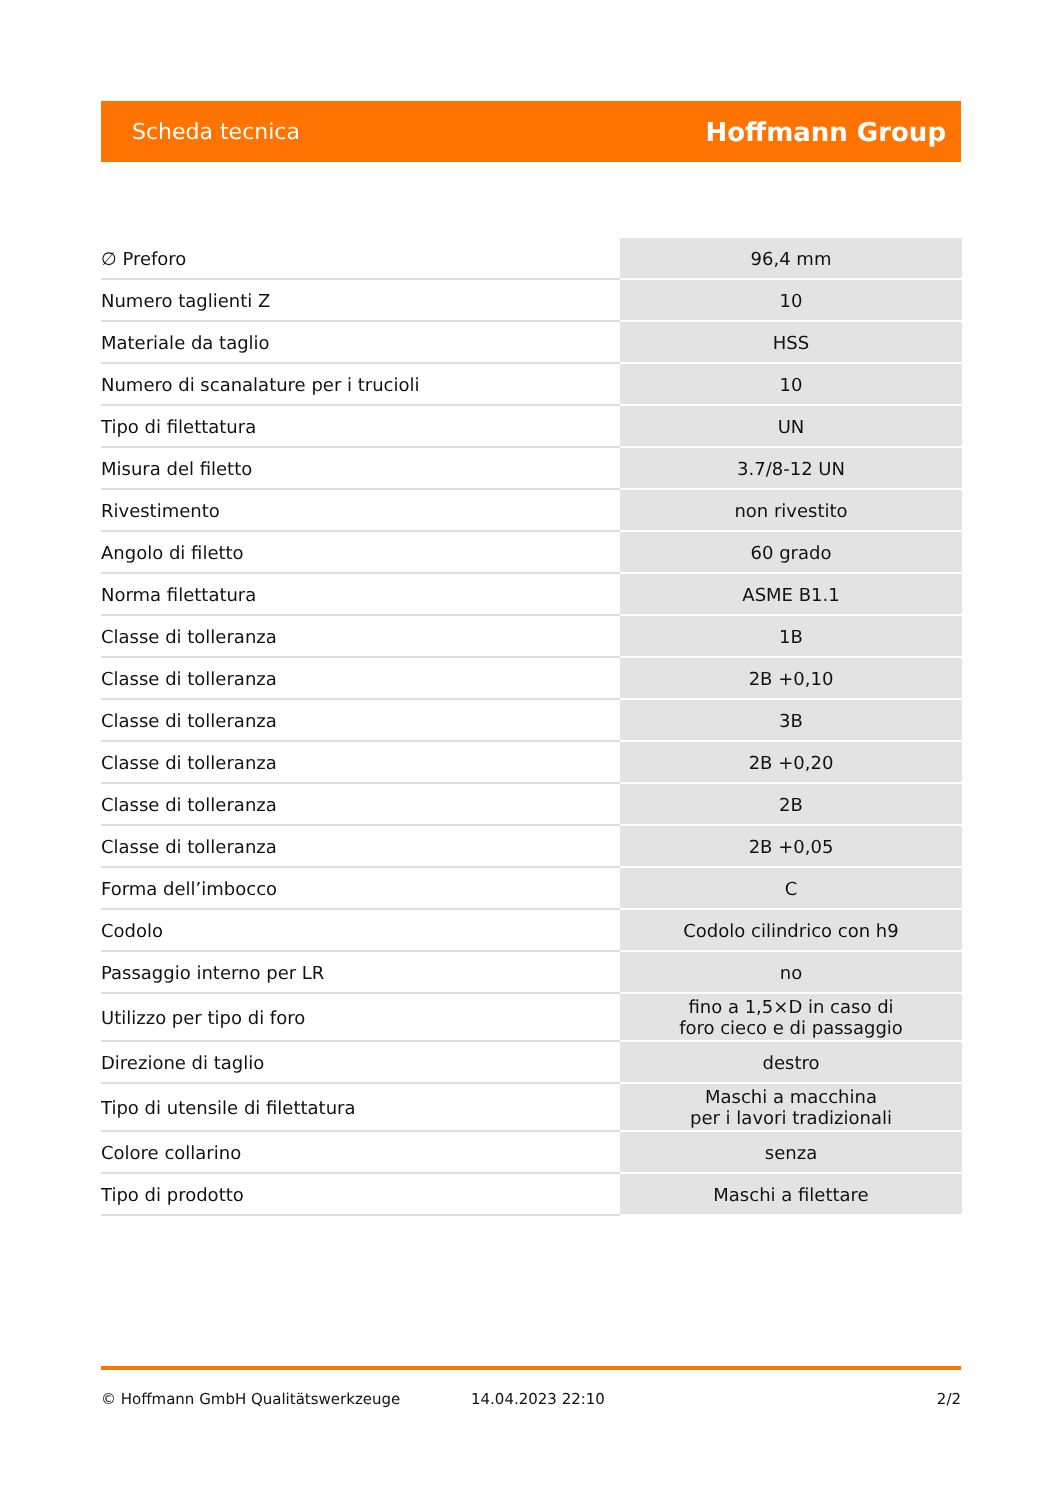Scheda tecnica Hoffmann Group
| ∅ Preforo | 96,4 mm |
| Numero taglienti Z | 10 |
| Materiale da taglio | HSS |
| Numero di scanalature per i trucioli | 10 |
| Tipo di filettatura | UN |
| Misura del filetto | 3.7/8-12 UN |
| Rivestimento | non rivestito |
| Angolo di filetto | 60 grado |
| Norma filettatura | ASME B1.1 |
| Classe di tolleranza | 1B |
| Classe di tolleranza | 2B +0,10 |
| Classe di tolleranza | 3B |
| Classe di tolleranza | 2B +0,20 |
| Classe di tolleranza | 2B |
| Classe di tolleranza | 2B +0,05 |
| Forma dell’imbocco | C |
| Codolo | Codolo cilindrico con h9 |
| Passaggio interno per LR | no |
| Utilizzo per tipo di foro | fino a 1,5×D in caso di foro cieco e di passaggio |
| Direzione di taglio | destro |
| Tipo di utensile di filettatura | Maschi a macchina per i lavori tradizionali |
| Colore collarino | senza |
| Tipo di prodotto | Maschi a filettare |
© Hoffmann GmbH Qualitätswerkzeuge 14.04.2023 22:10 2/2